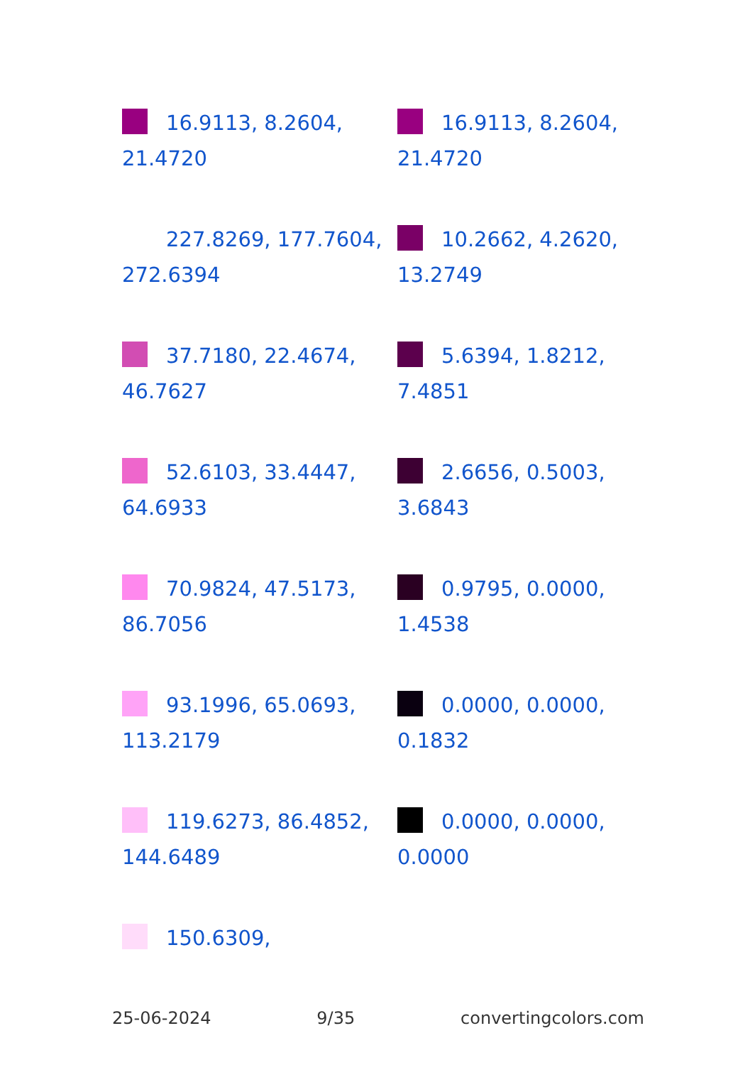16.9113, 8.2604, 21.4720
16.9113, 8.2604, 21.4720
227.8269, 177.7604, 272.6394
10.2662, 4.2620, 13.2749
37.7180, 22.4674, 46.7627
5.6394, 1.8212, 7.4851
52.6103, 33.4447, 64.6933
2.6656, 0.5003, 3.6843
70.9824, 47.5173, 86.7056
0.9795, 0.0000, 1.4538
93.1996, 65.0693, 113.2179
0.0000, 0.0000, 0.1832
119.6273, 86.4852, 144.6489
0.0000, 0.0000, 0.0000
150.6309,
25-06-2024 9/35 convertingcolors.com